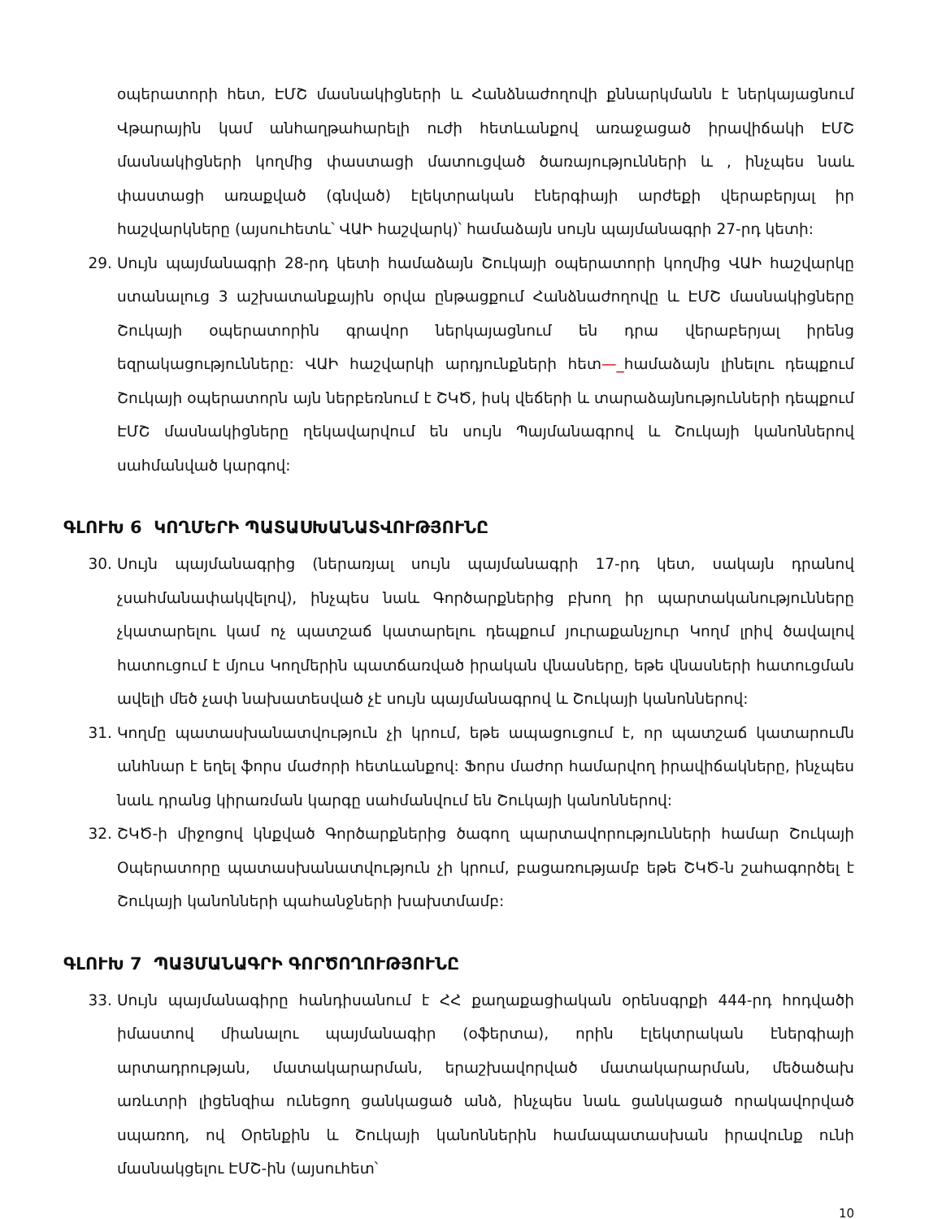օպերատորի հետ, ԷՄՇ մասնակիցների և Հանձնաժողովի քննարկմանն է ներկայացնում Վթարային կամ անհաղթահարելի ուժի հետևանքով առաջացած իրավիճակի ԷՄՇ մասնակիցների կողմից փաստացի մատուցված ծառայությունների և , ինչպես նաև փաստացի առաքված (գնված) էլեկտրական էներգիայի արժեքի վերաբերյալ իր հաշվարկները (այսուհետև՝ ՎԱԻ հաշվարկ)՝ համաձայն սույն պայմանագրի 27-րդ կետի:
29. Սույն պայմանագրի 28-րդ կետի համաձայն Շուկայի օպերատորի կողմից ՎԱԻ հաշվարկը ստանալուց 3 աշխատանքային օրվա ընթացքում Հանձնաժողովը և ԷՄՇ մասնակիցները Շուկայի օպերատորին գրավոր ներկայացնում են դրա վերաբերյալ իրենց եզրակացությունները: ՎԱԻ հաշվարկի արդյունքների հետ—_համաձայն լինելու դեպքում Շուկայի օպերատորն այն ներբեռնում է ՇԿԾ, իսկ վեճերի և տարաձայնությունների դեպքում ԷՄՇ մասնակիցները ղեկավարվում են սույն Պայմանագրով և Շուկայի կանոններով սահմանված կարգով:
ԳԼՈՒԽ 6 ԿՈՂՄԵՐԻ ՊԱՏԱՍԽԱՆԱՏՎՈՒԹՅՈՒՆԸ
30. Սույն պայմանագրից (ներառյալ սույն պայմանագրի 17-րդ կետ, սակայն դրանով չսահմանափակվելով), ինչպես նաև Գործարքներից բխող իր պարտականությունները չկատարելու կամ ոչ պատշաճ կատարելու դեպքում յուրաքանչյուր Կողմ լրիվ ծավալով հատուցում է մյուս Կողմերին պատճառված իրական վնասները, եթե վնասների հատուցման ավելի մեծ չափ նախատեսված չէ սույն պայմանագրով և Շուկայի կանոններով:
31. Կողմը պատասխանատվություն չի կրում, եթե ապացուցում է, որ պատշաճ կատարումն անհնար է եղել ֆորս մաժորի հետևանքով: Ֆորս մաժոր համարվող իրավիճակները, ինչպես նաև դրանց կիրառման կարգը սահմանվում են Շուկայի կանոններով:
32. ՇԿԾ-ի միջոցով կնքված Գործարքներից ծագող պարտավորությունների համար Շուկայի Օպերատորը պատասխանատվություն չի կրում, բացառությամբ եթե ՇԿԾ-ն շահագործել է Շուկայի կանոնների պահանջների խախտմամբ:
ԳԼՈՒԽ 7 ՊԱՅՄԱՆԱԳՐԻ ԳՈՐԾՈՂՈՒԹՅՈՒՆԸ
33. Սույն պայմանագիրը հանդիսանում է ՀՀ քաղաքացիական օրենսգրքի 444-րդ հոդվածի իմաստով միանալու պայմանագիր (օֆերտա), որին էլեկտրական էներգիայի արտադրության, մատակարարման, երաշխավորված մատակարարման, մեծածախ առևտրի լիցենզիա ունեցող ցանկացած անձ, ինչպես նաև ցանկացած որակավորված սպառող, ով Օրենքին և Շուկայի կանոններին համապատասխան իրավունք ունի մասնակցելու ԷՄՇ-ին (այսուհետ՝
10